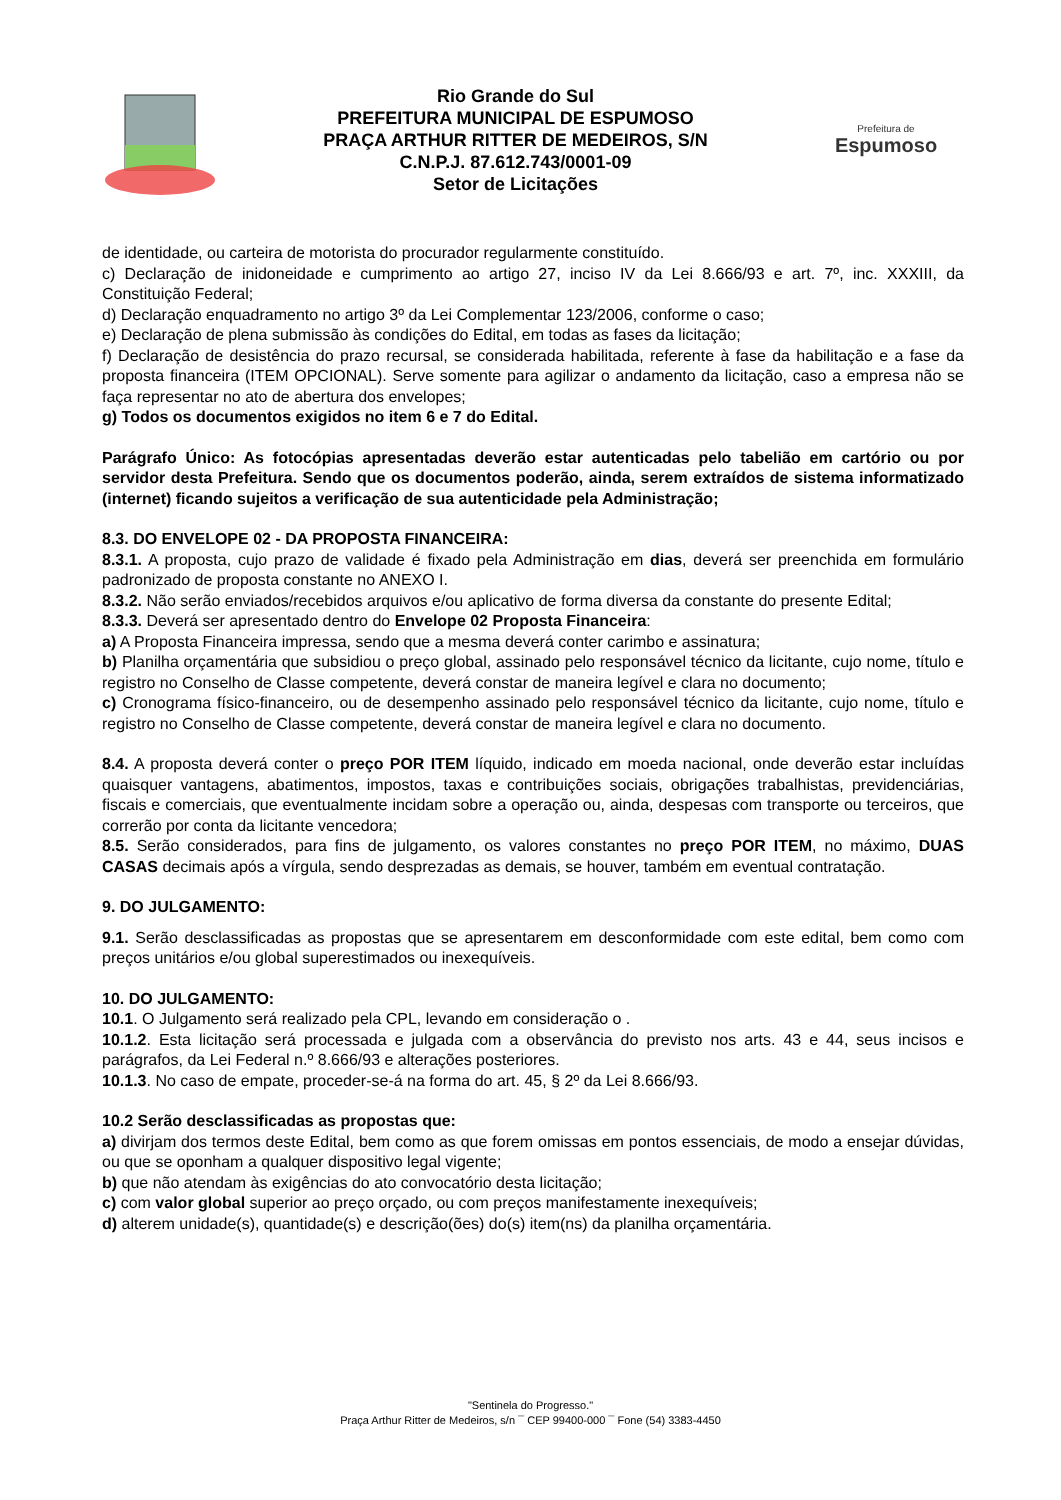Rio Grande do Sul
PREFEITURA MUNICIPAL DE ESPUMOSO
PRAÇA ARTHUR RITTER DE MEDEIROS, S/N
C.N.P.J. 87.612.743/0001-09
Setor de Licitações
Prefeitura de
Espumoso
de identidade, ou carteira de motorista do procurador regularmente constituído.
c) Declaração de inidoneidade e cumprimento ao artigo 27, inciso IV da Lei 8.666/93 e art. 7º, inc. XXXIII, da Constituição Federal;
d) Declaração enquadramento no artigo 3º da Lei Complementar 123/2006, conforme o caso;
e) Declaração de plena submissão às condições do Edital, em todas as fases da licitação;
f) Declaração de desistência do prazo recursal, se considerada habilitada, referente à fase da habilitação e a fase da proposta financeira (ITEM OPCIONAL). Serve somente para agilizar o andamento da licitação, caso a empresa não se faça representar no ato de abertura dos envelopes;
g) Todos os documentos exigidos no item 6 e 7 do Edital.
Parágrafo Único: As fotocópias apresentadas deverão estar autenticadas pelo tabelião em cartório ou por servidor desta Prefeitura. Sendo que os documentos poderão, ainda, serem extraídos de sistema informatizado (internet) ficando sujeitos a verificação de sua autenticidade pela Administração;
8.3. DO ENVELOPE 02 - DA PROPOSTA FINANCEIRA:
8.3.1. A proposta, cujo prazo de validade é fixado pela Administração em dias, deverá ser preenchida em formulário padronizado de proposta constante no ANEXO I.
8.3.2. Não serão enviados/recebidos arquivos e/ou aplicativo de forma diversa da constante do presente Edital;
8.3.3. Deverá ser apresentado dentro do Envelope 02 Proposta Financeira:
a) A Proposta Financeira impressa, sendo que a mesma deverá conter carimbo e assinatura;
b) Planilha orçamentária que subsidiou o preço global, assinado pelo responsável técnico da licitante, cujo nome, título e registro no Conselho de Classe competente, deverá constar de maneira legível e clara no documento;
c) Cronograma físico-financeiro, ou de desempenho assinado pelo responsável técnico da licitante, cujo nome, título e registro no Conselho de Classe competente, deverá constar de maneira legível e clara no documento.
8.4. A proposta deverá conter o preço POR ITEM líquido, indicado em moeda nacional, onde deverão estar incluídas quaisquer vantagens, abatimentos, impostos, taxas e contribuições sociais, obrigações trabalhistas, previdenciárias, fiscais e comerciais, que eventualmente incidam sobre a operação ou, ainda, despesas com transporte ou terceiros, que correrão por conta da licitante vencedora;
8.5. Serão considerados, para fins de julgamento, os valores constantes no preço POR ITEM, no máximo, DUAS CASAS decimais após a vírgula, sendo desprezadas as demais, se houver, também em eventual contratação.
9. DO JULGAMENTO:
9.1. Serão desclassificadas as propostas que se apresentarem em desconformidade com este edital, bem como com preços unitários e/ou global superestimados ou inexequíveis.
10. DO JULGAMENTO:
10.1. O Julgamento será realizado pela CPL, levando em consideração o .
10.1.2. Esta licitação será processada e julgada com a observância do previsto nos arts. 43 e 44, seus incisos e parágrafos, da Lei Federal n.º 8.666/93 e alterações posteriores.
10.1.3. No caso de empate, proceder-se-á na forma do art. 45, § 2º da Lei 8.666/93.
10.2 Serão desclassificadas as propostas que:
a) divirjam dos termos deste Edital, bem como as que forem omissas em pontos essenciais, de modo a ensejar dúvidas, ou que se oponham a qualquer dispositivo legal vigente;
b) que não atendam às exigências do ato convocatório desta licitação;
c) com valor global superior ao preço orçado, ou com preços manifestamente inexequíveis;
d) alterem unidade(s), quantidade(s) e descrição(ões) do(s) item(ns) da planilha orçamentária.
"Sentinela do Progresso."
Praça Arthur Ritter de Medeiros, s/n ¯ CEP 99400-000 ¯ Fone (54) 3383-4450